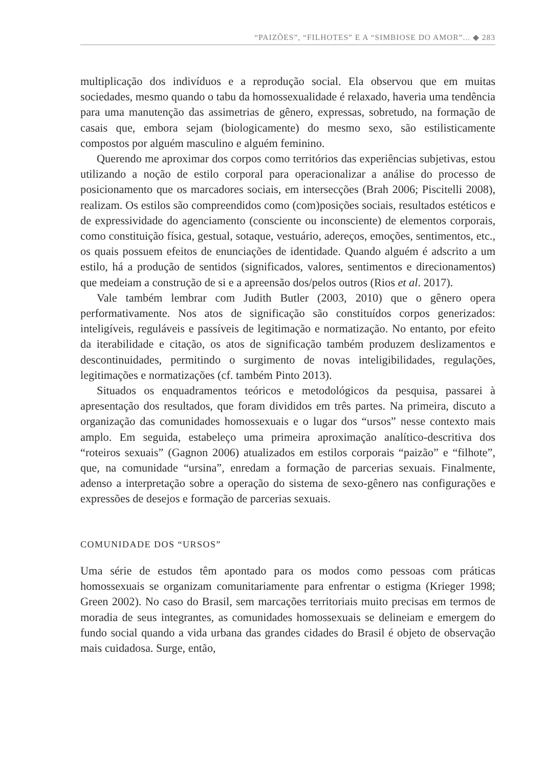“PAIZÕES”, “FILHOTES” E A “SIMBIOSE DO AMOR”... ◆ 283
multiplicação dos indivíduos e a reprodução social. Ela observou que em muitas sociedades, mesmo quando o tabu da homossexualidade é relaxado, haveria uma tendência para uma manutenção das assimetrias de gênero, expressas, sobretudo, na formação de casais que, embora sejam (biologicamente) do mesmo sexo, são estilisticamente compostos por alguém masculino e alguém feminino.
Querendo me aproximar dos corpos como territórios das experiências subjetivas, estou utilizando a noção de estilo corporal para operacionalizar a análise do processo de posicionamento que os marcadores sociais, em intersecções (Brah 2006; Piscitelli 2008), realizam. Os estilos são compreendidos como (com)posições sociais, resultados estéticos e de expressividade do agenciamento (consciente ou inconsciente) de elementos corporais, como constituição física, gestual, sotaque, vestuário, adereços, emoções, sentimentos, etc., os quais possuem efeitos de enunciações de identidade. Quando alguém é adscrito a um estilo, há a produção de sentidos (significados, valores, sentimentos e direcionamentos) que medeiam a construção de si e a apreensão dos/pelos outros (Rios et al. 2017).
Vale também lembrar com Judith Butler (2003, 2010) que o gênero opera performativamente. Nos atos de significação são constituídos corpos generizados: inteligíveis, reguláveis e passíveis de legitimação e normatização. No entanto, por efeito da iterabilidade e citação, os atos de significação também produzem deslizamentos e descontinuidades, permitindo o surgimento de novas inteligibilidades, regulações, legitimações e normatizações (cf. também Pinto 2013).
Situados os enquadramentos teóricos e metodológicos da pesquisa, passarei à apresentação dos resultados, que foram divididos em três partes. Na primeira, discuto a organização das comunidades homossexuais e o lugar dos “ursos” nesse contexto mais amplo. Em seguida, estabeleço uma primeira aproximação analítico-descritiva dos “roteiros sexuais” (Gagnon 2006) atualizados em estilos corporais “paizão” e “filhote”, que, na comunidade “ursina”, enredam a formação de parcerias sexuais. Finalmente, adenso a interpretação sobre a operação do sistema de sexo-gênero nas configurações e expressões de desejos e formação de parcerias sexuais.
COMUNIDADE DOS “URSOS”
Uma série de estudos têm apontado para os modos como pessoas com práticas homossexuais se organizam comunitariamente para enfrentar o estigma (Krieger 1998; Green 2002). No caso do Brasil, sem marcações territoriais muito precisas em termos de moradia de seus integrantes, as comunidades homossexuais se delineiam e emergem do fundo social quando a vida urbana das grandes cidades do Brasil é objeto de observação mais cuidadosa. Surge, então,